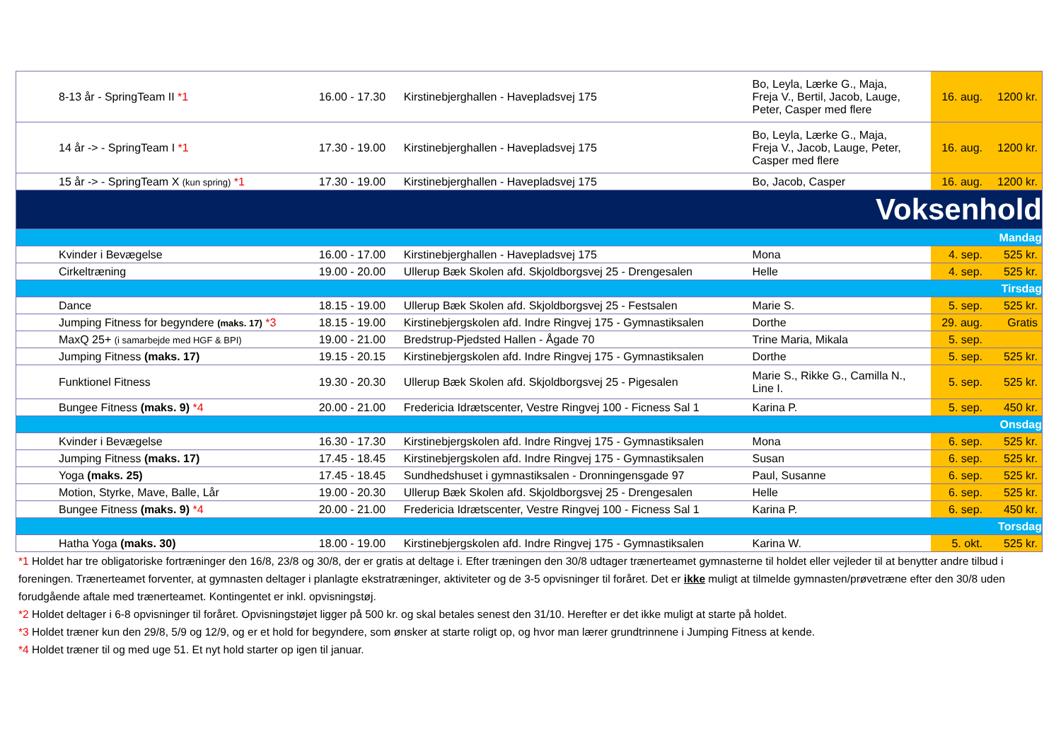| 8-13 år - SpringTeam II *1 | 16.00 - 17.30 | Kirstinebjerghallen - Havepladsvej 175 | Bo, Leyla, Lærke G., Maja, Freja V., Bertil, Jacob, Lauge, Peter, Casper med flere | 16. aug. | 1200 kr. |
| 14 år -> - SpringTeam I *1 | 17.30 - 19.00 | Kirstinebjerghallen - Havepladsvej 175 | Bo, Leyla, Lærke G., Maja, Freja V., Jacob, Lauge, Peter, Casper med flere | 16. aug. | 1200 kr. |
| 15 år -> - SpringTeam X (kun spring) *1 | 17.30 - 19.00 | Kirstinebjerghallen - Havepladsvej 175 | Bo, Jacob, Casper | 16. aug. | 1200 kr. |
| Voksenhold | | | | | |
| Mandag | | | | | |
| Kvinder i Bevægelse | 16.00 - 17.00 | Kirstinebjerghallen - Havepladsvej 175 | Mona | 4. sep. | 525 kr. |
| Cirkeltræning | 19.00 - 20.00 | Ullerup Bæk Skolen afd. Skjoldborgsvej 25 - Drengesalen | Helle | 4. sep. | 525 kr. |
| Tirsdag | | | | | |
| Dance | 18.15 - 19.00 | Ullerup Bæk Skolen afd. Skjoldborgsvej 25 - Festsalen | Marie S. | 5. sep. | 525 kr. |
| Jumping Fitness for begyndere (maks. 17) *3 | 18.15 - 19.00 | Kirstinebjergskolen afd. Indre Ringvej 175 - Gymnastiksalen | Dorthe | 29. aug. | Gratis |
| MaxQ 25+ (i samarbejde med HGF & BPI) | 19.00 - 21.00 | Bredstrup-Pjedsted Hallen - Ågade 70 | Trine Maria, Mikala | 5. sep. | |
| Jumping Fitness (maks. 17) | 19.15 - 20.15 | Kirstinebjergskolen afd. Indre Ringvej 175 - Gymnastiksalen | Dorthe | 5. sep. | 525 kr. |
| Funktionel Fitness | 19.30 - 20.30 | Ullerup Bæk Skolen afd. Skjoldborgsvej 25 - Pigesalen | Marie S., Rikke G., Camilla N., Line I. | 5. sep. | 525 kr. |
| Bungee Fitness (maks. 9) *4 | 20.00 - 21.00 | Fredericia Idrætscenter, Vestre Ringvej 100 - Ficness Sal 1 | Karina P. | 5. sep. | 450 kr. |
| Onsdag | | | | | |
| Kvinder i Bevægelse | 16.30 - 17.30 | Kirstinebjergskolen afd. Indre Ringvej 175 - Gymnastiksalen | Mona | 6. sep. | 525 kr. |
| Jumping Fitness (maks. 17) | 17.45 - 18.45 | Kirstinebjergskolen afd. Indre Ringvej 175 - Gymnastiksalen | Susan | 6. sep. | 525 kr. |
| Yoga (maks. 25) | 17.45 - 18.45 | Sundhedshuset i gymnastiksalen - Dronningensgade 97 | Paul, Susanne | 6. sep. | 525 kr. |
| Motion, Styrke, Mave, Balle, Lår | 19.00 - 20.30 | Ullerup Bæk Skolen afd. Skjoldborgsvej 25 - Drengesalen | Helle | 6. sep. | 525 kr. |
| Bungee Fitness (maks. 9) *4 | 20.00 - 21.00 | Fredericia Idrætscenter, Vestre Ringvej 100 - Ficness Sal 1 | Karina P. | 6. sep. | 450 kr. |
| Torsdag | | | | | |
| Hatha Yoga (maks. 30) | 18.00 - 19.00 | Kirstinebjergskolen afd. Indre Ringvej 175 - Gymnastiksalen | Karina W. | 5. okt. | 525 kr. |
*1 Holdet har tre obligatoriske fortræninger den 16/8, 23/8 og 30/8, der er gratis at deltage i. Efter træningen den 30/8 udtager trænerteamet gymnasterne til holdet eller vejleder til at benytter andre tilbud i foreningen. Trænerteamet forventer, at gymnasten deltager i planlagte ekstratræninger, aktiviteter og de 3-5 opvisninger til foråret. Det er ikke muligt at tilmelde gymnasten/prøvetræne efter den 30/8 uden forudgående aftale med trænerteamet. Kontingentet er inkl. opvisningstøj.
*2 Holdet deltager i 6-8 opvisninger til foråret. Opvisningstøjet ligger på 500 kr. og skal betales senest den 31/10. Herefter er det ikke muligt at starte på holdet.
*3 Holdet træner kun den 29/8, 5/9 og 12/9, og er et hold for begyndere, som ønsker at starte roligt op, og hvor man lærer grundtrinnene i Jumping Fitness at kende.
*4 Holdet træner til og med uge 51. Et nyt hold starter op igen til januar.